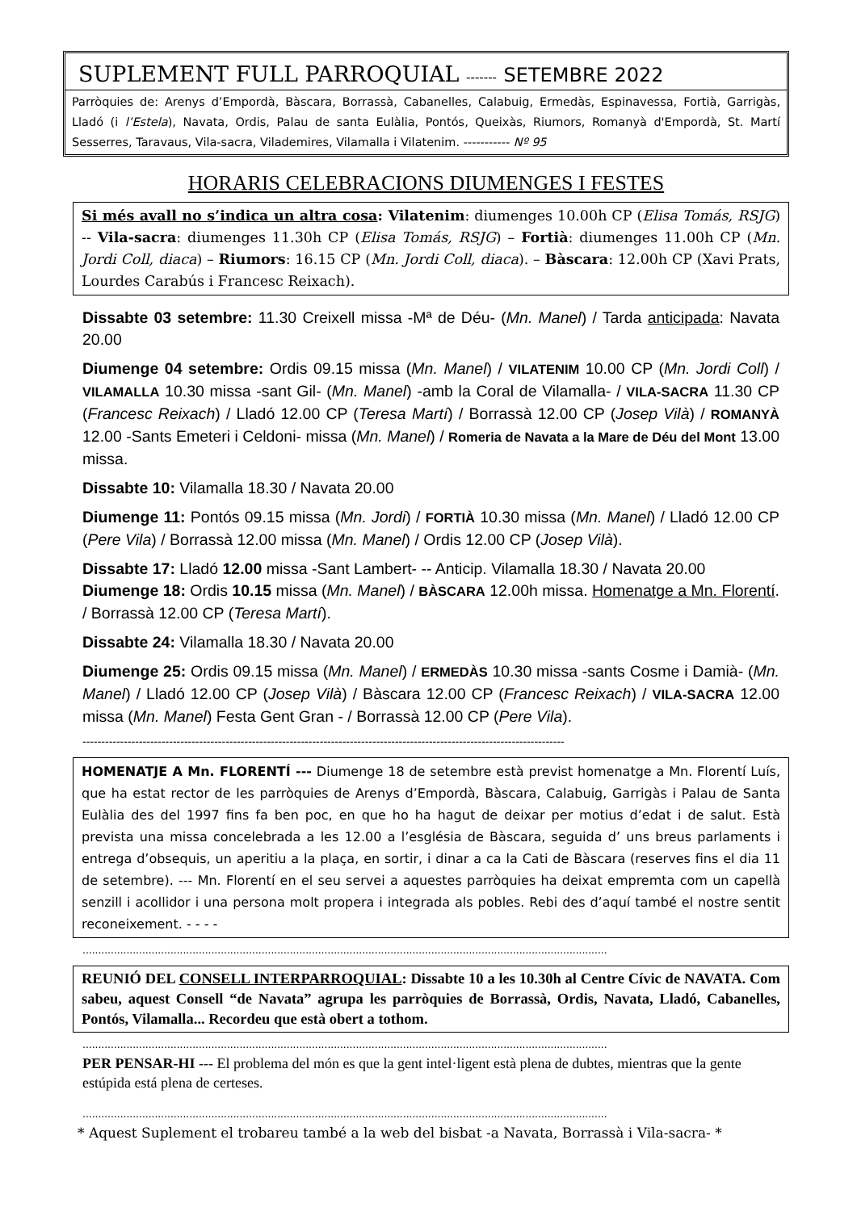SUPLEMENT FULL PARROQUIAL ------- SETEMBRE 2022
Parròquies de: Arenys d’Empordà, Bàscara, Borrassà, Cabanelles, Calabuig, Ermedàs, Espinavessa, Fortià, Garrigàs, Lladó (i l’Estela), Navata, Ordis, Palau de santa Eulàlia, Pontós, Queixàs, Riumors, Romanyà d'Empordà, St. Martí Sesserres, Taravaus, Vila-sacra, Viladem­ires, Vilamalla i Vilatenim. ----------- Nº 95
HORARIS CELEBRACIONS DIUMENGES I FESTES
Si més avall no s’indica un altra cosa: Vilatenim: diumenges 10.00h CP (Elisa Tomás, RSJG) -- Vila-sacra: diumenges 11.30h CP (Elisa Tomás, RSJG) – Fortià: diumenges 11.00h CP (Mn. Jordi Coll, diaca) – Riumors: 16.15 CP (Mn. Jordi Coll, diaca). – Bàscara: 12.00h CP (Xavi Prats, Lourdes Carabús i Francesc Reixach).
Dissabte 03 setembre: 11.30 Creixell missa -Mª de Déu- (Mn. Manel) / Tarda anticipada: Navata 20.00
Diumenge 04 setembre: Ordis 09.15 missa (Mn. Manel) / VILATENIM 10.00 CP (Mn. Jordi Coll) / VILAMALLA 10.30 missa -sant Gil- (Mn. Manel) -amb la Coral de Vilamalla- / VILA-SACRA 11.30 CP (Francesc Reixach) / Lladó 12.00 CP (Teresa Martí) / Borrassà 12.00 CP (Josep Vilà) / ROMANYÀ 12.00 -Sants Emeteri i Celdoni- missa (Mn. Manel) / Romeria de Navata a la Mare de Déu del Mont 13.00 missa.
Dissabte 10: Vilamalla 18.30 / Navata 20.00
Diumenge 11: Pontós 09.15 missa (Mn. Jordi) / FORTIÀ 10.30 missa (Mn. Manel) / Lladó 12.00 CP (Pere Vila) / Borrassà 12.00 missa (Mn. Manel) / Ordis 12.00 CP (Josep Vilà).
Dissabte 17: Lladó 12.00 missa -Sant Lambert- -- Anticip. Vilamalla 18.30 / Navata 20.00
Diumenge 18: Ordis 10.15 missa (Mn. Manel) / BÀSCARA 12.00h missa. Homenatge a Mn. Florentí. / Borrassà 12.00 CP (Teresa Martí).
Dissabte 24: Vilamalla 18.30 / Navata 20.00
Diumenge 25: Ordis 09.15 missa (Mn. Manel) / ERMEDÀS 10.30 missa -sants Cosme i Damià- (Mn. Manel) / Lladó 12.00 CP (Josep Vilà) / Bàscara 12.00 CP (Francesc Reixach) / VILA-SACRA 12.00 missa (Mn. Manel) Festa Gent Gran - / Borrassà 12.00 CP (Pere Vila).
--------------------------------------------------------------------------------------------------------------------------------
HOMENATJE A Mn. FLORENTÍ --- Diumenge 18 de setembre està previst homenatge a Mn. Florentí Luís, que ha estat rector de les parròquies de Arenys d’Empordà, Bàscara, Calabuig, Garrigàs i Palau de Santa Eulàlia des del 1997 fins fa ben poc, en que ho ha hagut de deixar per motius d’edat i de salut. Està prevista una missa concelebrada a les 12.00 a l’església de Bàscara, seguida d’ uns breus parlaments i entrega d’obsequis, un aperitiu a la plaça, en sortir, i dinar a ca la Cati de Bàscara (reserves fins el dia 11 de setembre). --- Mn. Florentí en el seu servei a aquestes parròquies ha deixat empremta com un capellà senzill i acollidor i una persona molt propera i integrada als pobles. Rebi des d’aquí també el nostre sentit reconeixement. - - - -
.......................................................................................................................................................................
REUNIÓ DEL CONSELL INTERPARROQUIAL: Dissabte 10 a les 10.30h al Centre Cívic de NAVATA. Com sabeu, aquest Consell “de Navata” agrupa les parròquies de Borrassà, Ordis, Navata, Lladó, Cabanelles, Pontós, Vilamalla... Recordeu que està obert a tothom.
.......................................................................................................................................................................
PER PENSAR-HI --- El problema del món es que la gent intel·ligent està plena de dubtes, mientras que la gente estúpida está plena de certeses.
.......................................................................................................................................................................
* Aquest Suplement el trobareu també a la web del bisbat -a Navata, Borrassà i Vila-sacra- *